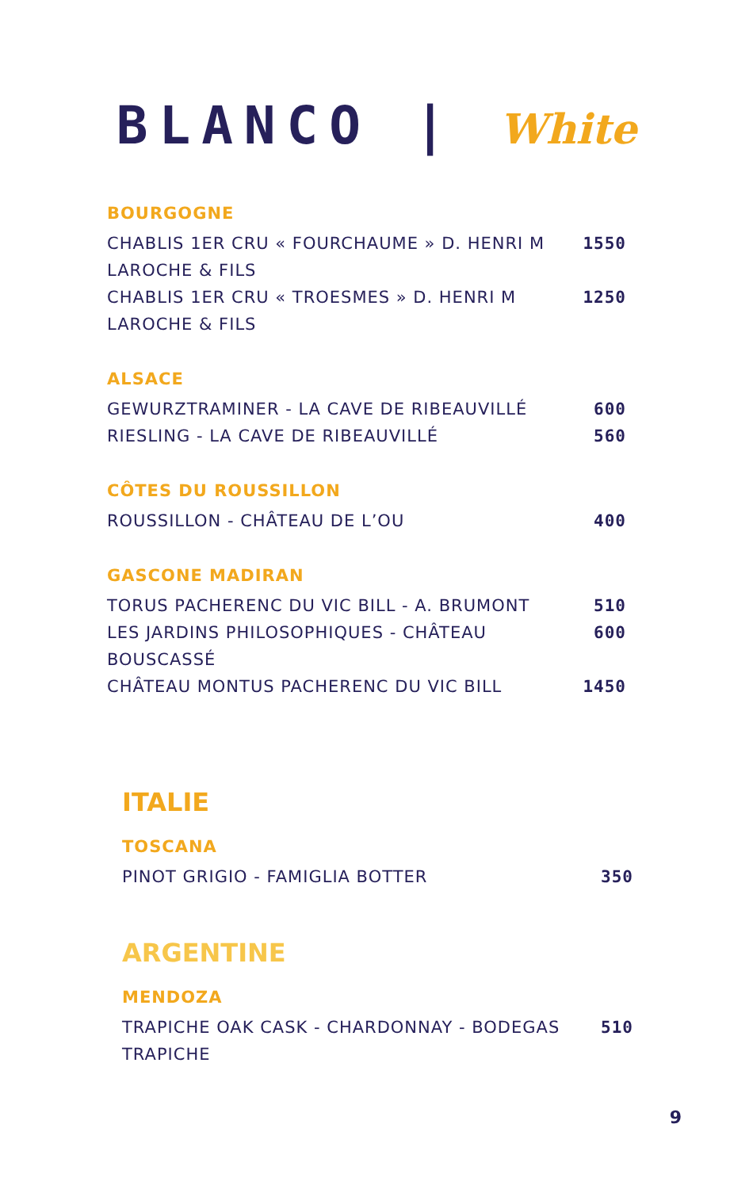BLANCO | White
BOURGOGNE
CHABLIS 1ER CRU « FOURCHAUME » D. HENRI M LAROCHE & FILS
1550
CHABLIS 1ER CRU « TROESMES » D. HENRI M LAROCHE & FILS
1250
ALSACE
GEWURZTRAMINER - LA CAVE DE RIBEAUVILLÉ 600
RIESLING - LA CAVE DE RIBEAUVILLÉ 560
CÔTES DU ROUSSILLON
ROUSSILLON - CHÂTEAU DE L’OU 400
GASCONE MADIRAN
TORUS PACHERENC DU VIC BILL - A. BRUMONT 510
LES JARDINS PHILOSOPHIQUES - CHÂTEAU BOUSCASSÉ
600
CHÂTEAU MONTUS PACHERENC DU VIC BILL 1450
ITALIE
TOSCANA
PINOT GRIGIO - FAMIGLIA BOTTER 350
ARGENTINE
MENDOZA
TRAPICHE OAK CASK - CHARDONNAY - BODEGAS TRAPICHE
510
9